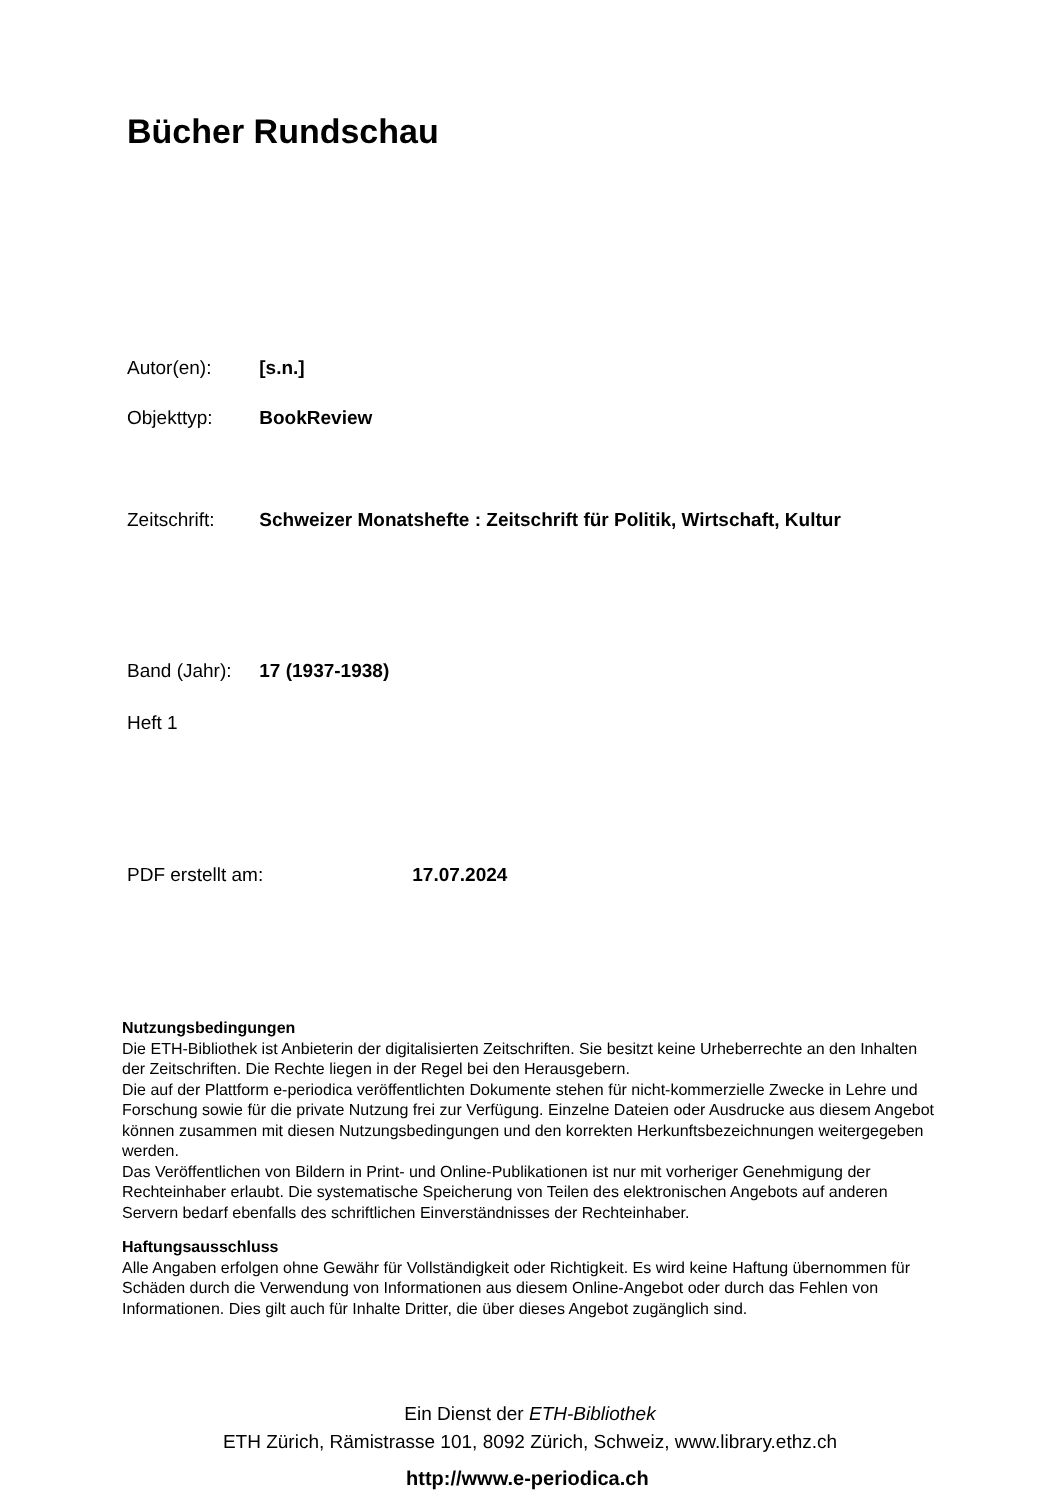Bücher Rundschau
Autor(en): [s.n.]
Objekttyp: BookReview
Zeitschrift: Schweizer Monatshefte : Zeitschrift für Politik, Wirtschaft, Kultur
Band (Jahr): 17 (1937-1938)
Heft 1
PDF erstellt am: 17.07.2024
Nutzungsbedingungen
Die ETH-Bibliothek ist Anbieterin der digitalisierten Zeitschriften. Sie besitzt keine Urheberrechte an den Inhalten der Zeitschriften. Die Rechte liegen in der Regel bei den Herausgebern.
Die auf der Plattform e-periodica veröffentlichten Dokumente stehen für nicht-kommerzielle Zwecke in Lehre und Forschung sowie für die private Nutzung frei zur Verfügung. Einzelne Dateien oder Ausdrucke aus diesem Angebot können zusammen mit diesen Nutzungsbedingungen und den korrekten Herkunftsbezeichnungen weitergegeben werden.
Das Veröffentlichen von Bildern in Print- und Online-Publikationen ist nur mit vorheriger Genehmigung der Rechteinhaber erlaubt. Die systematische Speicherung von Teilen des elektronischen Angebots auf anderen Servern bedarf ebenfalls des schriftlichen Einverständnisses der Rechteinhaber.
Haftungsausschluss
Alle Angaben erfolgen ohne Gewähr für Vollständigkeit oder Richtigkeit. Es wird keine Haftung übernommen für Schäden durch die Verwendung von Informationen aus diesem Online-Angebot oder durch das Fehlen von Informationen. Dies gilt auch für Inhalte Dritter, die über dieses Angebot zugänglich sind.
Ein Dienst der ETH-Bibliothek
ETH Zürich, Rämistrasse 101, 8092 Zürich, Schweiz, www.library.ethz.ch
http://www.e-periodica.ch